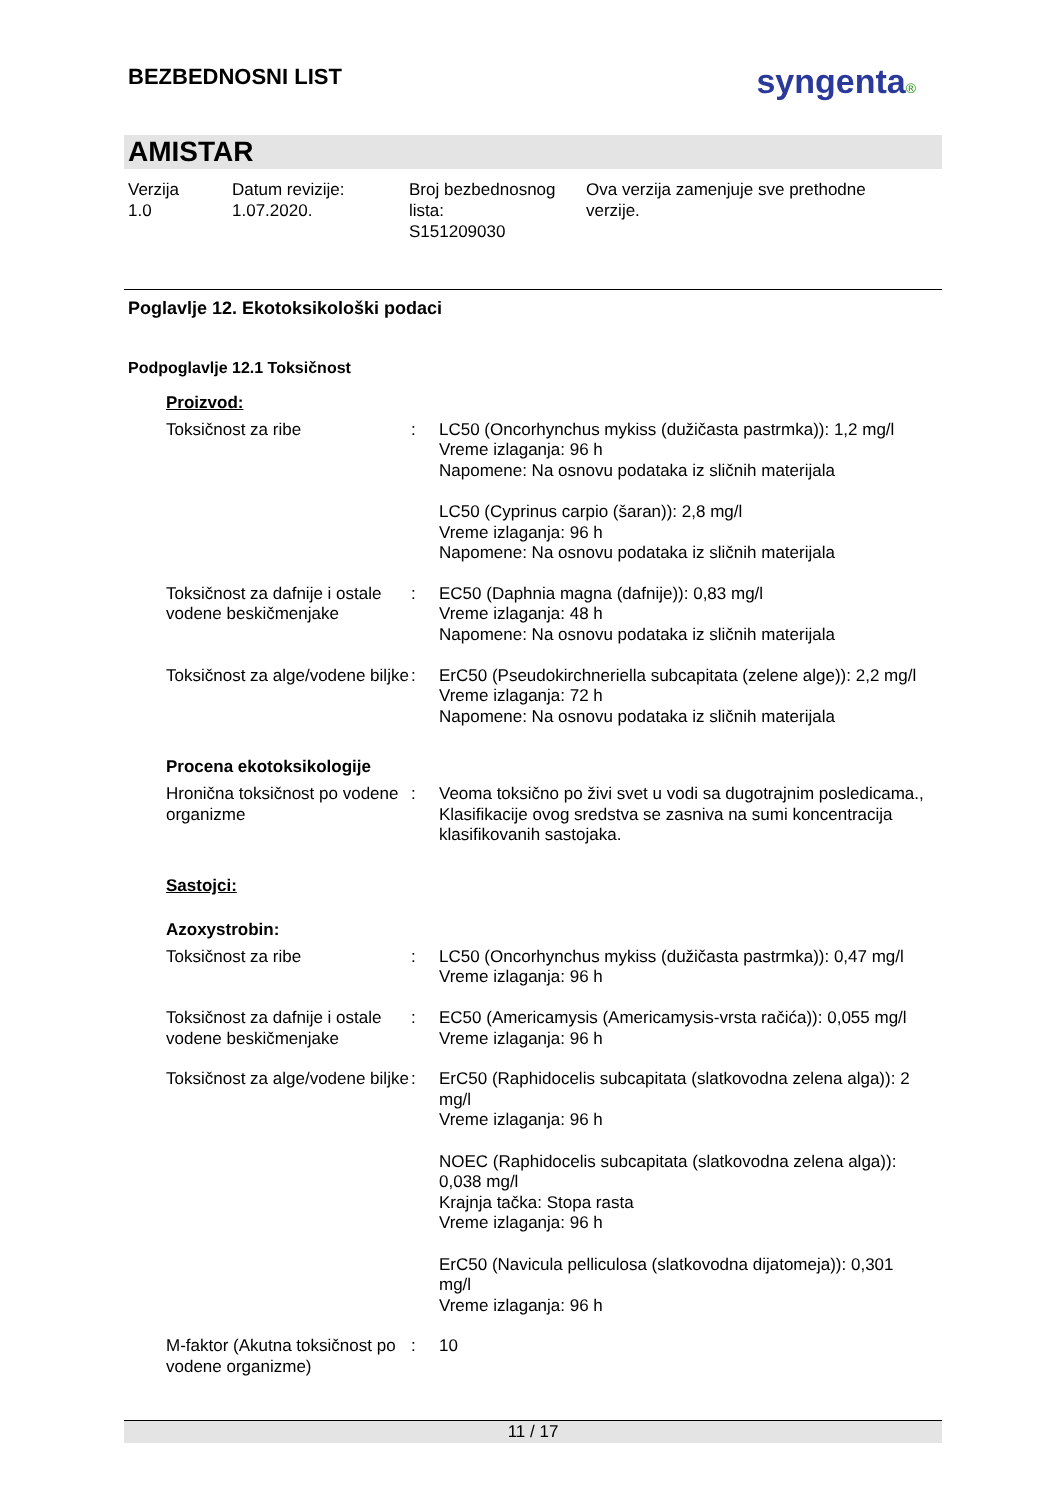BEZBEDNOSNI LIST
syngenta®
AMISTAR
Verzija
1.0
Datum revizije:
1.07.2020.
Broj bezbednosnog
lista:
S151209030
Ova verzija zamenjuje sve prethodne
verzije.
Poglavlje 12. Ekotoksikološki podaci
Podpoglavlje 12.1 Toksičnost
Proizvod:
Toksičnost za ribe : LC50 (Oncorhynchus mykiss (dužičasta pastrmka)): 1,2 mg/l
Vreme izlaganja: 96 h
Napomene: Na osnovu podataka iz sličnih materijala
LC50 (Cyprinus carpio (šaran)): 2,8 mg/l
Vreme izlaganja: 96 h
Napomene: Na osnovu podataka iz sličnih materijala
Toksičnost za dafnije i ostale vodene beskičmenjake
: EC50 (Daphnia magna (dafnije)): 0,83 mg/l
Vreme izlaganja: 48 h
Napomene: Na osnovu podataka iz sličnih materijala
Toksičnost za alge/vodene biljke
: ErC50 (Pseudokirchneriella subcapitata (zelene alge)): 2,2 mg/l
Vreme izlaganja: 72 h
Napomene: Na osnovu podataka iz sličnih materijala
Procena ekotoksikologije
Hronična toksičnost po vodene organizme
: Veoma toksično po živi svet u vodi sa dugotrajnim posledicama., Klasifikacije ovog sredstva se zasniva na sumi koncentracija klasifikovanih sastojaka.
Sastojci:
Azoxystrobin:
Toksičnost za ribe : LC50 (Oncorhynchus mykiss (dužičasta pastrmka)): 0,47 mg/l
Vreme izlaganja: 96 h
Toksičnost za dafnije i ostale vodene beskičmenjake
: EC50 (Americamysis (Americamysis-vrsta račića)): 0,055 mg/l
Vreme izlaganja: 96 h
Toksičnost za alge/vodene biljke
: ErC50 (Raphidocelis subcapitata (slatkovodna zelena alga)): 2 mg/l
Vreme izlaganja: 96 h
NOEC (Raphidocelis subcapitata (slatkovodna zelena alga)): 0,038 mg/l
Krajnja tačka: Stopa rasta
Vreme izlaganja: 96 h
ErC50 (Navicula pelliculosa (slatkovodna dijatomeja)): 0,301 mg/l
Vreme izlaganja: 96 h
M-faktor (Akutna toksičnost po vodene organizme)
: 10
11 / 17